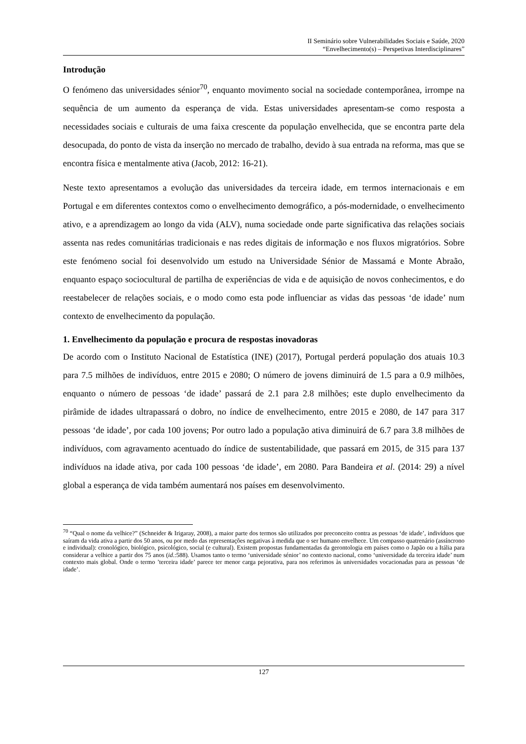II Seminário sobre Vulnerabilidades Sociais e Saúde, 2020
“Envelhecimento(s) – Perspetivas Interdisciplinares”
Introdução
O fenómeno das universidades sénior<sup>70</sup>, enquanto movimento social na sociedade contemporânea, irrompe na sequência de um aumento da esperança de vida. Estas universidades apresentam-se como resposta a necessidades sociais e culturais de uma faixa crescente da população envelhecida, que se encontra parte dela desocupada, do ponto de vista da inserção no mercado de trabalho, devido à sua entrada na reforma, mas que se encontra física e mentalmente ativa (Jacob, 2012: 16-21).
Neste texto apresentamos a evolução das universidades da terceira idade, em termos internacionais e em Portugal e em diferentes contextos como o envelhecimento demográfico, a pós-modernidade, o envelhecimento ativo, e a aprendizagem ao longo da vida (ALV), numa sociedade onde parte significativa das relações sociais assenta nas redes comunitárias tradicionais e nas redes digitais de informação e nos fluxos migratórios. Sobre este fenómeno social foi desenvolvido um estudo na Universidade Sénior de Massamá e Monte Abraão, enquanto espaço sociocultural de partilha de experiências de vida e de aquisição de novos conhecimentos, e do reestabelecer de relações sociais, e o modo como esta pode influenciar as vidas das pessoas ‘de idade’ num contexto de envelhecimento da população.
1. Envelhecimento da população e procura de respostas inovadoras
De acordo com o Instituto Nacional de Estatística (INE) (2017), Portugal perderá população dos atuais 10.3 para 7.5 milhões de indivíduos, entre 2015 e 2080; O número de jovens diminuirá de 1.5 para a 0.9 milhões, enquanto o número de pessoas ‘de idade’ passará de 2.1 para 2.8 milhões; este duplo envelhecimento da pirâmide de idades ultrapassará o dobro, no índice de envelhecimento, entre 2015 e 2080, de 147 para 317 pessoas ‘de idade’, por cada 100 jovens; Por outro lado a população ativa diminuirá de 6.7 para 3.8 milhões de indivíduos, com agravamento acentuado do índice de sustentabilidade, que passará em 2015, de 315 para 137 indivíduos na idade ativa, por cada 100 pessoas ‘de idade’, em 2080. Para Bandeira et al. (2014: 29) a nível global a esperança de vida também aumentará nos países em desenvolvimento.
<sup>70</sup> “Qual o nome da velhice?” (Schneider & Irigaray, 2008), a maior parte dos termos são utilizados por preconceito contra as pessoas ‘de idade’, indivíduos que saíram da vida ativa a partir dos 50 anos, ou por medo das representações negativas à medida que o ser humano envelhece. Um compasso quatrenário (assíncrono e individual): cronológico, biológico, psicológico, social (e cultural). Existem propostas fundamentadas da gerontologia em países como o Japão ou a Itália para considerar a velhice a partir dos 75 anos (id.:588). Usamos tanto o termo ‘universidade sénior’ no contexto nacional, como ‘universidade da terceira idade’ num contexto mais global. Onde o termo ’terceira idade’ parece ter menor carga pejorativa, para nos referimos às universidades vocacionadas para as pessoas ‘de idade’.
127